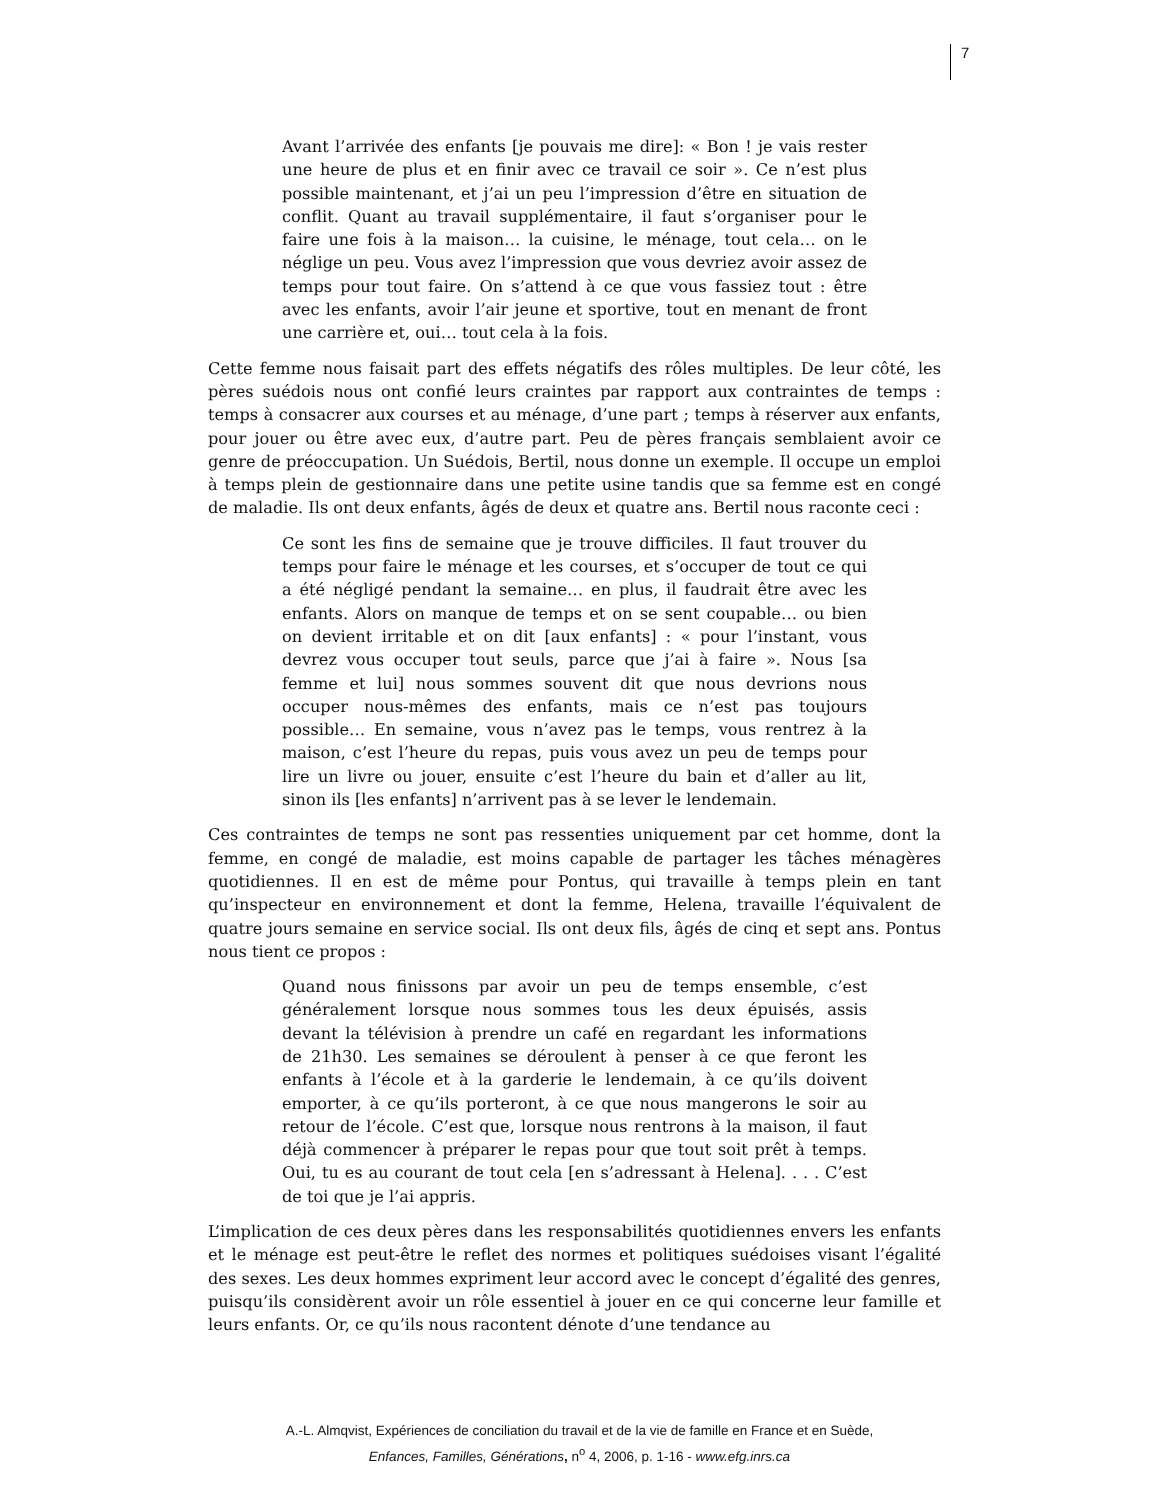7
Avant l’arrivée des enfants [je pouvais me dire]: « Bon ! je vais rester une heure de plus et en finir avec ce travail ce soir ». Ce n’est plus possible maintenant, et j’ai un peu l’impression d’être en situation de conflit. Quant au travail supplémentaire, il faut s’organiser pour le faire une fois à la maison… la cuisine, le ménage, tout cela… on le néglige un peu. Vous avez l’impression que vous devriez avoir assez de temps pour tout faire. On s’attend à ce que vous fassiez tout : être avec les enfants, avoir l’air jeune et sportive, tout en menant de front une carrière et, oui… tout cela à la fois.
Cette femme nous faisait part des effets négatifs des rôles multiples. De leur côté, les pères suédois nous ont confié leurs craintes par rapport aux contraintes de temps : temps à consacrer aux courses et au ménage, d’une part ; temps à réserver aux enfants, pour jouer ou être avec eux, d’autre part. Peu de pères français semblaient avoir ce genre de préoccupation. Un Suédois, Bertil, nous donne un exemple. Il occupe un emploi à temps plein de gestionnaire dans une petite usine tandis que sa femme est en congé de maladie. Ils ont deux enfants, âgés de deux et quatre ans. Bertil nous raconte ceci :
Ce sont les fins de semaine que je trouve difficiles. Il faut trouver du temps pour faire le ménage et les courses, et s’occuper de tout ce qui a été négligé pendant la semaine… en plus, il faudrait être avec les enfants. Alors on manque de temps et on se sent coupable… ou bien on devient irritable et on dit [aux enfants] : « pour l’instant, vous devrez vous occuper tout seuls, parce que j’ai à faire ». Nous [sa femme et lui] nous sommes souvent dit que nous devrions nous occuper nous-mêmes des enfants, mais ce n’est pas toujours possible… En semaine, vous n’avez pas le temps, vous rentrez à la maison, c’est l’heure du repas, puis vous avez un peu de temps pour lire un livre ou jouer, ensuite c’est l’heure du bain et d’aller au lit, sinon ils [les enfants] n’arrivent pas à se lever le lendemain.
Ces contraintes de temps ne sont pas ressenties uniquement par cet homme, dont la femme, en congé de maladie, est moins capable de partager les tâches ménagères quotidiennes. Il en est de même pour Pontus, qui travaille à temps plein en tant qu’inspecteur en environnement et dont la femme, Helena, travaille l’équivalent de quatre jours semaine en service social. Ils ont deux fils, âgés de cinq et sept ans. Pontus nous tient ce propos :
Quand nous finissons par avoir un peu de temps ensemble, c’est généralement lorsque nous sommes tous les deux épuisés, assis devant la télévision à prendre un café en regardant les informations de 21h30. Les semaines se déroulent à penser à ce que feront les enfants à l’école et à la garderie le lendemain, à ce qu’ils doivent emporter, à ce qu’ils porteront, à ce que nous mangerons le soir au retour de l’école. C’est que, lorsque nous rentrons à la maison, il faut déjà commencer à préparer le repas pour que tout soit prêt à temps. Oui, tu es au courant de tout cela [en s’adressant à Helena]. . . . C’est de toi que je l’ai appris.
L’implication de ces deux pères dans les responsabilités quotidiennes envers les enfants et le ménage est peut-être le reflet des normes et politiques suédoises visant l’égalité des sexes. Les deux hommes expriment leur accord avec le concept d’égalité des genres, puisqu’ils considèrent avoir un rôle essentiel à jouer en ce qui concerne leur famille et leurs enfants. Or, ce qu’ils nous racontent dénote d’une tendance au
A.-L. Almqvist, Expériences de conciliation du travail et de la vie de famille en France et en Suède,
Enfances, Familles, Générations, n<sup>o</sup> 4, 2006, p. 1-16 - www.efg.inrs.ca